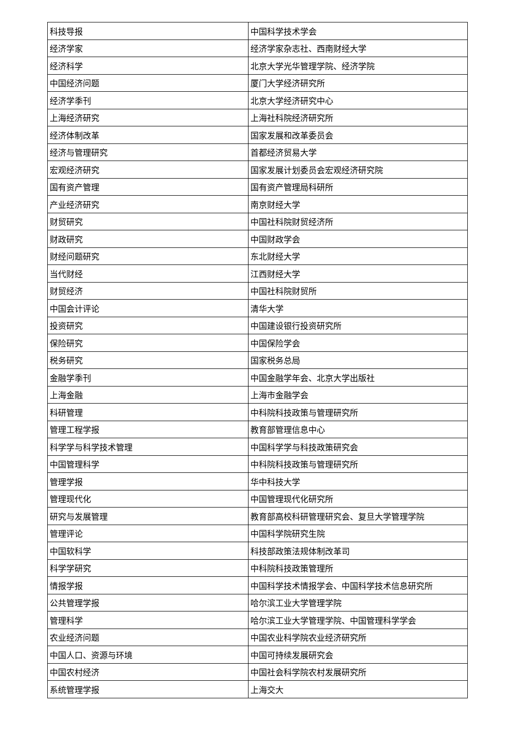| 科技导报 | 中国科学技术学会 |
| 经济学家 | 经济学家杂志社、西南财经大学 |
| 经济科学 | 北京大学光华管理学院、经济学院 |
| 中国经济问题 | 厦门大学经济研究所 |
| 经济学季刊 | 北京大学经济研究中心 |
| 上海经济研究 | 上海社科院经济研究所 |
| 经济体制改革 | 国家发展和改革委员会 |
| 经济与管理研究 | 首都经济贸易大学 |
| 宏观经济研究 | 国家发展计划委员会宏观经济研究院 |
| 国有资产管理 | 国有资产管理局科研所 |
| 产业经济研究 | 南京财经大学 |
| 财贸研究 | 中国社科院财贸经济所 |
| 财政研究 | 中国财政学会 |
| 财经问题研究 | 东北财经大学 |
| 当代财经 | 江西财经大学 |
| 财贸经济 | 中国社科院财贸所 |
| 中国会计评论 | 清华大学 |
| 投资研究 | 中国建设银行投资研究所 |
| 保险研究 | 中国保险学会 |
| 税务研究 | 国家税务总局 |
| 金融学季刊 | 中国金融学年会、北京大学出版社 |
| 上海金融 | 上海市金融学会 |
| 科研管理 | 中科院科技政策与管理研究所 |
| 管理工程学报 | 教育部管理信息中心 |
| 科学学与科学技术管理 | 中国科学学与科技政策研究会 |
| 中国管理科学 | 中科院科技政策与管理研究所 |
| 管理学报 | 华中科技大学 |
| 管理现代化 | 中国管理现代化研究所 |
| 研究与发展管理 | 教育部高校科研管理研究会、复旦大学管理学院 |
| 管理评论 | 中国科学院研究生院 |
| 中国软科学 | 科技部政策法规体制改革司 |
| 科学学研究 | 中科院科技政策管理所 |
| 情报学报 | 中国科学技术情报学会、中国科学技术信息研究所 |
| 公共管理学报 | 哈尔滨工业大学管理学院 |
| 管理科学 | 哈尔滨工业大学管理学院、中国管理科学学会 |
| 农业经济问题 | 中国农业科学院农业经济研究所 |
| 中国人口、资源与环境 | 中国可持续发展研究会 |
| 中国农村经济 | 中国社会科学院农村发展研究所 |
| 系统管理学报 | 上海交大 |